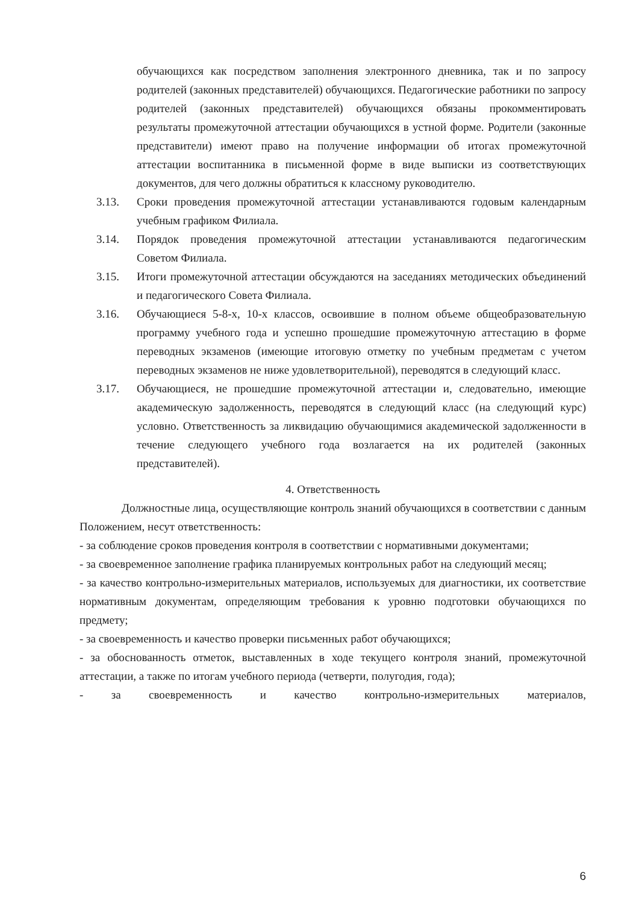обучающихся как посредством заполнения электронного дневника, так и по запросу родителей (законных представителей) обучающихся. Педагогические работники по запросу родителей (законных представителей) обучающихся обязаны прокомментировать результаты промежуточной аттестации обучающихся в устной форме. Родители (законные представители) имеют право на получение информации об итогах промежуточной аттестации воспитанника в письменной форме в виде выписки из соответствующих документов, для чего должны обратиться к классному руководителю.
3.13. Сроки проведения промежуточной аттестации устанавливаются годовым календарным учебным графиком Филиала.
3.14. Порядок проведения промежуточной аттестации устанавливаются педагогическим Советом Филиала.
3.15. Итоги промежуточной аттестации обсуждаются на заседаниях методических объединений и педагогического Совета Филиала.
3.16. Обучающиеся 5-8-х, 10-х классов, освоившие в полном объеме общеобразовательную программу учебного года и успешно прошедшие промежуточную аттестацию в форме переводных экзаменов (имеющие итоговую отметку по учебным предметам с учетом переводных экзаменов не ниже удовлетворительной), переводятся в следующий класс.
3.17. Обучающиеся, не прошедшие промежуточной аттестации и, следовательно, имеющие академическую задолженность, переводятся в следующий класс (на следующий курс) условно. Ответственность за ликвидацию обучающимися академической задолженности в течение следующего учебного года возлагается на их родителей (законных представителей).
4. Ответственность
Должностные лица, осуществляющие контроль знаний обучающихся в соответствии с данным Положением, несут ответственность:
- за соблюдение сроков проведения контроля в соответствии с нормативными документами;
- за своевременное заполнение графика планируемых контрольных работ на следующий месяц;
- за качество контрольно-измерительных материалов, используемых для диагностики, их соответствие нормативным документам, определяющим требования к уровню подготовки обучающихся по предмету;
- за своевременность и качество проверки письменных работ обучающихся;
- за обоснованность отметок, выставленных в ходе текущего контроля знаний, промежуточной аттестации, а также по итогам учебного периода (четверти, полугодия, года);
- за своевременность и качество контрольно-измерительных материалов,
6